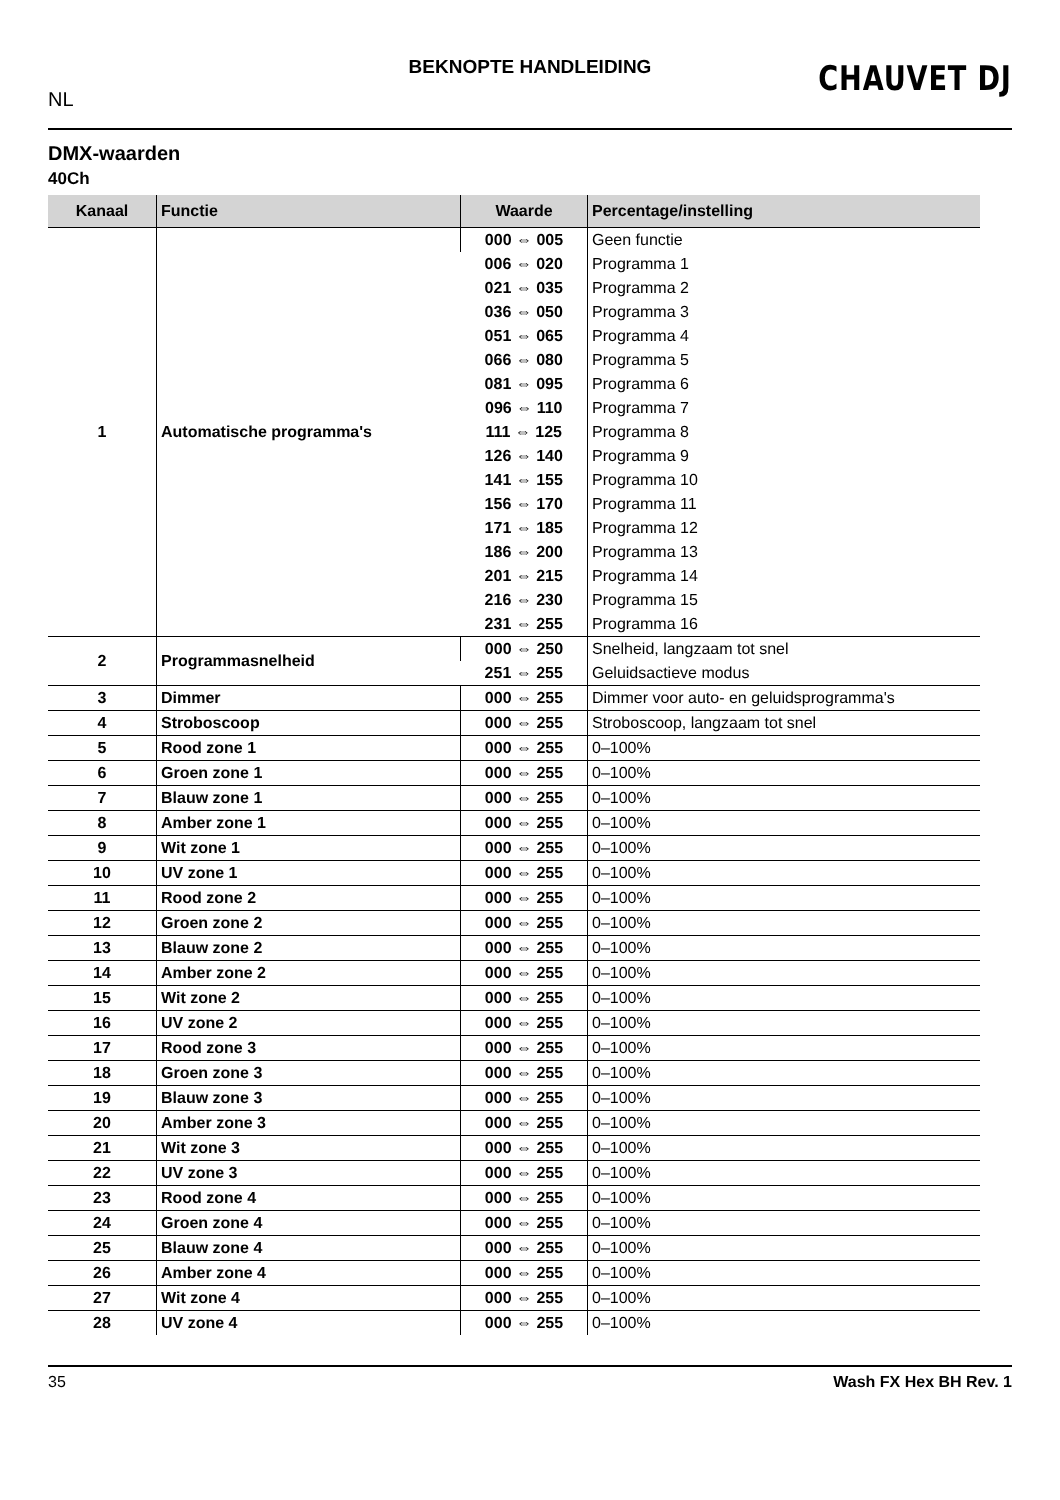BEKNOPTE HANDLEIDING
NL
CHAUVET DJ
DMX-waarden
40Ch
| Kanaal | Functie | Waarde | Percentage/instelling |
| --- | --- | --- | --- |
| 1 | Automatische programma's | 000 ⇔ 005 | Geen functie |
| | | 006 ⇔ 020 | Programma 1 |
| | | 021 ⇔ 035 | Programma 2 |
| | | 036 ⇔ 050 | Programma 3 |
| | | 051 ⇔ 065 | Programma 4 |
| | | 066 ⇔ 080 | Programma 5 |
| | | 081 ⇔ 095 | Programma 6 |
| | | 096 ⇔ 110 | Programma 7 |
| | | 111 ⇔ 125 | Programma 8 |
| | | 126 ⇔ 140 | Programma 9 |
| | | 141 ⇔ 155 | Programma 10 |
| | | 156 ⇔ 170 | Programma 11 |
| | | 171 ⇔ 185 | Programma 12 |
| | | 186 ⇔ 200 | Programma 13 |
| | | 201 ⇔ 215 | Programma 14 |
| | | 216 ⇔ 230 | Programma 15 |
| | | 231 ⇔ 255 | Programma 16 |
| 2 | Programmasnelheid | 000 ⇔ 250 | Snelheid, langzaam tot snel |
| | | 251 ⇔ 255 | Geluidsactieve modus |
| 3 | Dimmer | 000 ⇔ 255 | Dimmer voor auto- en geluidsprogramma's |
| 4 | Stroboscoop | 000 ⇔ 255 | Stroboscoop, langzaam tot snel |
| 5 | Rood zone 1 | 000 ⇔ 255 | 0–100% |
| 6 | Groen zone 1 | 000 ⇔ 255 | 0–100% |
| 7 | Blauw zone 1 | 000 ⇔ 255 | 0–100% |
| 8 | Amber zone 1 | 000 ⇔ 255 | 0–100% |
| 9 | Wit zone 1 | 000 ⇔ 255 | 0–100% |
| 10 | UV zone 1 | 000 ⇔ 255 | 0–100% |
| 11 | Rood zone 2 | 000 ⇔ 255 | 0–100% |
| 12 | Groen zone 2 | 000 ⇔ 255 | 0–100% |
| 13 | Blauw zone 2 | 000 ⇔ 255 | 0–100% |
| 14 | Amber zone 2 | 000 ⇔ 255 | 0–100% |
| 15 | Wit zone 2 | 000 ⇔ 255 | 0–100% |
| 16 | UV zone 2 | 000 ⇔ 255 | 0–100% |
| 17 | Rood zone 3 | 000 ⇔ 255 | 0–100% |
| 18 | Groen zone 3 | 000 ⇔ 255 | 0–100% |
| 19 | Blauw zone 3 | 000 ⇔ 255 | 0–100% |
| 20 | Amber zone 3 | 000 ⇔ 255 | 0–100% |
| 21 | Wit zone 3 | 000 ⇔ 255 | 0–100% |
| 22 | UV zone 3 | 000 ⇔ 255 | 0–100% |
| 23 | Rood zone 4 | 000 ⇔ 255 | 0–100% |
| 24 | Groen zone 4 | 000 ⇔ 255 | 0–100% |
| 25 | Blauw zone 4 | 000 ⇔ 255 | 0–100% |
| 26 | Amber zone 4 | 000 ⇔ 255 | 0–100% |
| 27 | Wit zone 4 | 000 ⇔ 255 | 0–100% |
| 28 | UV zone 4 | 000 ⇔ 255 | 0–100% |
35 Wash FX Hex BH Rev. 1